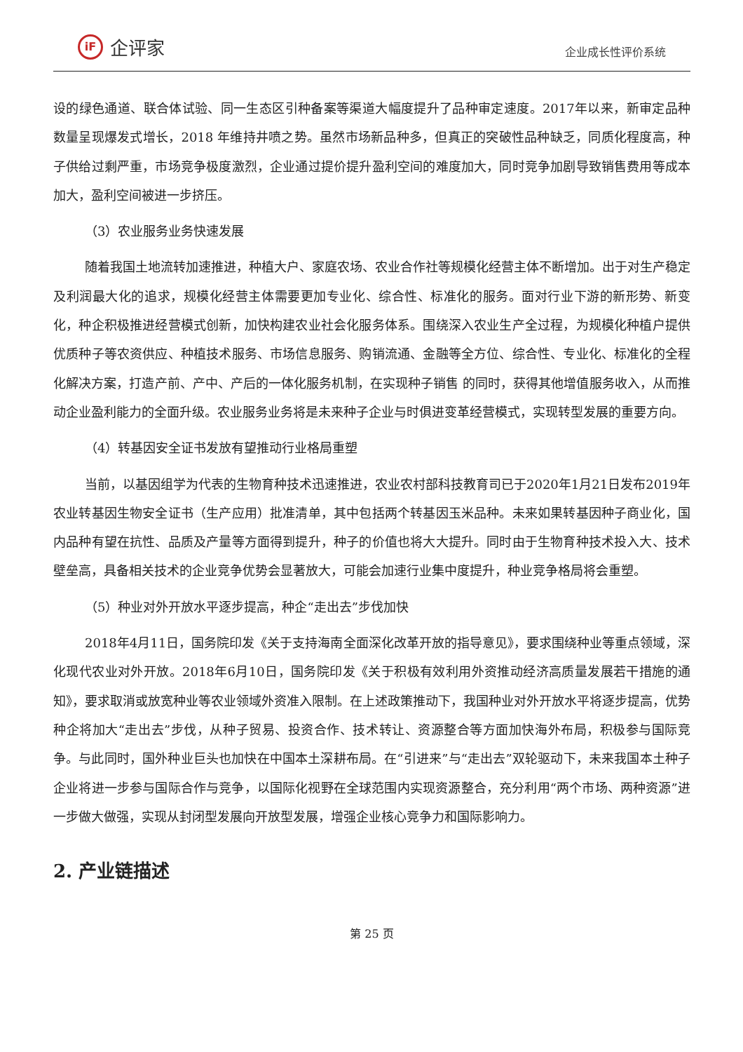iF 企评家
企业成长性评价系统
设的绿色通道、联合体试验、同一生态区引种备案等渠道大幅度提升了品种审定速度。2017年以来，新审定品种数量呈现爆发式增长，2018 年维持井喷之势。虽然市场新品种多，但真正的突破性品种缺乏，同质化程度高，种子供给过剩严重，市场竞争极度激烈，企业通过提价提升盈利空间的难度加大，同时竞争加剧导致销售费用等成本加大，盈利空间被进一步挤压。
（3）农业服务业务快速发展
随着我国土地流转加速推进，种植大户、家庭农场、农业合作社等规模化经营主体不断增加。出于对生产稳定及利润最大化的追求，规模化经营主体需要更加专业化、综合性、标准化的服务。面对行业下游的新形势、新变化，种企积极推进经营模式创新，加快构建农业社会化服务体系。围绕深入农业生产全过程，为规模化种植户提供优质种子等农资供应、种植技术服务、市场信息服务、购销流通、金融等全方位、综合性、专业化、标准化的全程化解决方案，打造产前、产中、产后的一体化服务机制，在实现种子销售 的同时，获得其他增值服务收入，从而推动企业盈利能力的全面升级。农业服务业务将是未来种子企业与时俱进变革经营模式，实现转型发展的重要方向。
（4）转基因安全证书发放有望推动行业格局重塑
当前，以基因组学为代表的生物育种技术迅速推进，农业农村部科技教育司已于2020年1月21日发布2019年农业转基因生物安全证书（生产应用）批准清单，其中包括两个转基因玉米品种。未来如果转基因种子商业化，国内品种有望在抗性、品质及产量等方面得到提升，种子的价值也将大大提升。同时由于生物育种技术投入大、技术壁垒高，具备相关技术的企业竞争优势会显著放大，可能会加速行业集中度提升，种业竞争格局将会重塑。
（5）种业对外开放水平逐步提高，种企“走出去”步伐加快
2018年4月11日，国务院印发《关于支持海南全面深化改革开放的指导意见》，要求围绕种业等重点领域，深化现代农业对外开放。2018年6月10日，国务院印发《关于积极有效利用外资推动经济高质量发展若干措施的通知》，要求取消或放宽种业等农业领域外资准入限制。在上述政策推动下，我国种业对外开放水平将逐步提高，优势种企将加大“走出去”步伐，从种子贸易、投资合作、技术转让、资源整合等方面加快海外布局，积极参与国际竞争。与此同时，国外种业巨头也加快在中国本土深耕布局。在“引进来”与“走出去”双轮驱动下，未来我国本土种子企业将进一步参与国际合作与竞争，以国际化视野在全球范围内实现资源整合，充分利用“两个市场、两种资源”进一步做大做强，实现从封闭型发展向开放型发展，增强企业核心竞争力和国际影响力。
2. 产业链描述
第 25 页